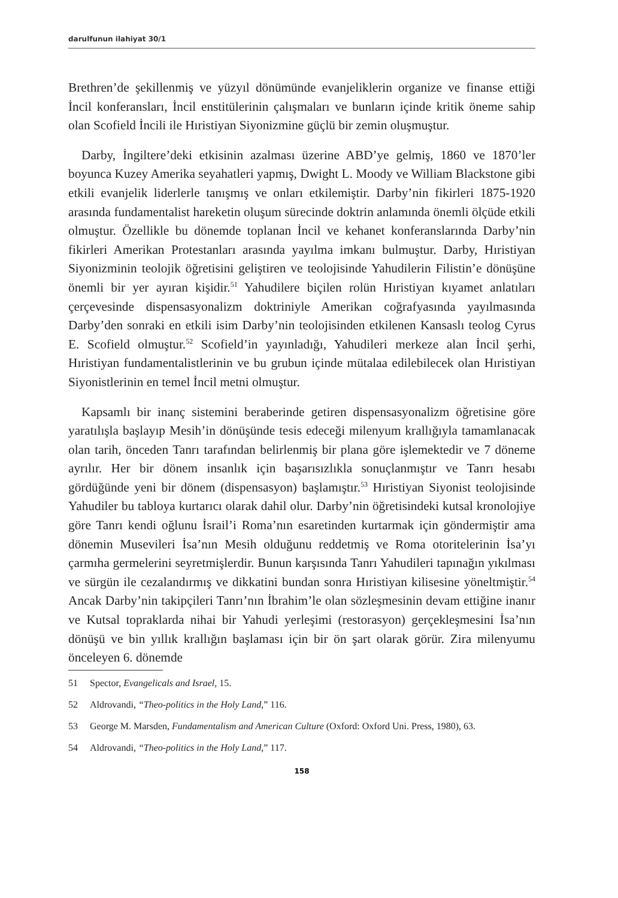darulfunun ilahiyat 30/1
Brethren’de şekillenmiş ve yüzyıl dönümünde evanjeliklerin organize ve finanse ettiği İncil konferansları, İncil enstitülerinin çalışmaları ve bunların içinde kritik öneme sahip olan Scofield İncili ile Hıristiyan Siyonizmine güçlü bir zemin oluşmuştur.
Darby, İngiltere’deki etkisinin azalması üzerine ABD’ye gelmiş, 1860 ve 1870’ler boyunca Kuzey Amerika seyahatleri yapmış, Dwight L. Moody ve William Blackstone gibi etkili evanjelik liderlerle tanışmış ve onları etkilemiştir. Darby’nin fikirleri 1875-1920 arasında fundamentalist hareketin oluşum sürecinde doktrin anlamında önemli ölçüde etkili olmuştur. Özellikle bu dönemde toplanan İncil ve kehanet konferanslarında Darby’nin fikirleri Amerikan Protestanları arasında yayılma imkanı bulmuştur. Darby, Hıristiyan Siyonizminin teolojik öğretisini geliştiren ve teolojisinde Yahudilerin Filistin’e dönüşüne önemli bir yer ayıran kişidir.<sup>51</sup> Yahudilere biçilen rolün Hıristiyan kıyamet anlatıları çerçevesinde dispensasyonalizm doktriniyle Amerikan coğrafyasında yayılmasında Darby’den sonraki en etkili isim Darby’nin teolojisinden etkilenen Kansaslı teolog Cyrus E. Scofield olmuştur.<sup>52</sup> Scofield’in yayınladığı, Yahudileri merkeze alan İncil şerhi, Hıristiyan fundamentalistlerinin ve bu grubun içinde mütalaa edilebilecek olan Hıristiyan Siyonistlerinin en temel İncil metni olmuştur.
Kapsamlı bir inanç sistemini beraberinde getiren dispensasyonalizm öğretisine göre yaratılışla başlayıp Mesih’in dönüşünde tesis edeceği milenyum krallığıyla tamamlanacak olan tarih, önceden Tanrı tarafından belirlenmiş bir plana göre işlemektedir ve 7 döneme ayrılır. Her bir dönem insanlık için başarısızlıkla sonuçlanmıştır ve Tanrı hesabı gördüğünde yeni bir dönem (dispensasyon) başlamıştır.<sup>53</sup> Hıristiyan Siyonist teolojisinde Yahudiler bu tabloya kurtarıcı olarak dahil olur. Darby’nin öğretisindeki kutsal kronolojiye göre Tanrı kendi oğlunu İsrail’i Roma’nın esaretinden kurtarmak için göndermiştir ama dönemin Musevileri İsa’nın Mesih olduğunu reddetmiş ve Roma otoritelerinin İsa’yı çarmıha germelerini seyretmişlerdir. Bunun karşısında Tanrı Yahudileri tapınağın yıkılması ve sürgün ile cezalandırmış ve dikkatini bundan sonra Hıristiyan kilisesine yöneltmiştir.<sup>54</sup> Ancak Darby’nin takipçileri Tanrı’nın İbrahim’le olan sözleşmesinin devam ettiğine inanır ve Kutsal topraklarda nihai bir Yahudi yerleşimi (restorasyon) gerçekleşmesini İsa’nın dönüşü ve bin yıllık krallığın başlaması için bir ön şart olarak görür. Zira milenyumu önceleyen 6. dönemde
51 Spector, Evangelicals and Israel, 15.
52 Aldrovandi, “Theo-politics in the Holy Land,” 116.
53 George M. Marsden, Fundamentalism and American Culture (Oxford: Oxford Uni. Press, 1980), 63.
54 Aldrovandi, “Theo-politics in the Holy Land,” 117.
158